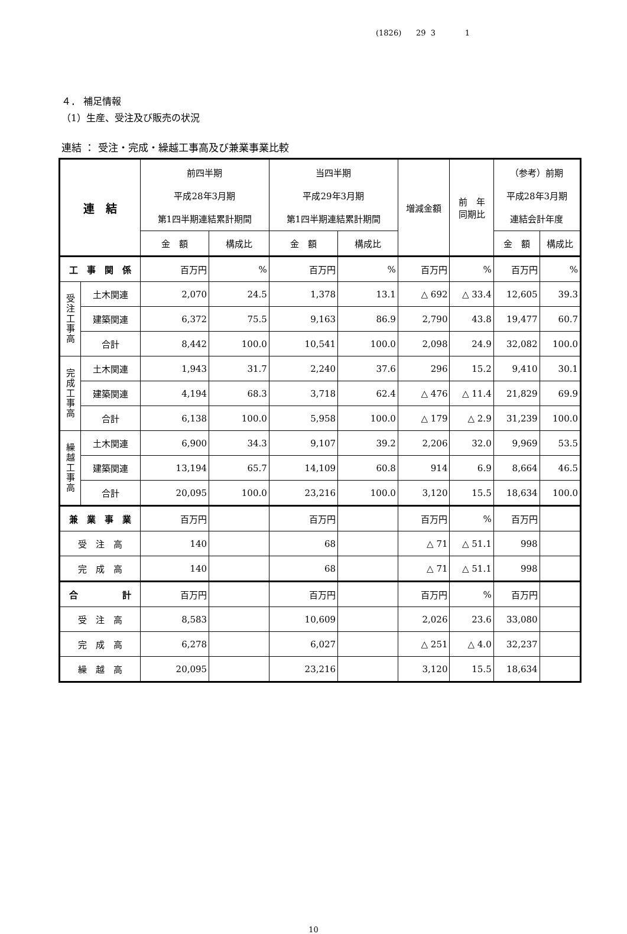(1826) 29 3 1
４． 補足情報
（1）生産、受注及び販売の状況
連結 ： 受注・完成・繰越工事高及び兼業事業比較
| 連 結 | | 前四半期 平成28年3月期 第1四半期連結累計期間 | | 当四半期 平成29年3月期 第1四半期連結累計期間 | | 増減金額 | 前 年 同期比 | （参考）前期 平成28年3月期 連結会計年度 | |
| --- | --- | --- | --- | --- | --- | --- | --- | --- | --- |
| | | 金 額 | 構成比 | 金 額 | 構成比 | | | 金 額 | 構成比 |
| 工 事 関 係 | | 百万円 | % | 百万円 | % | 百万円 | % | 百万円 | % |
| 受 注 工 事 高 | 土木関連 | 2,070 | 24.5 | 1,378 | 13.1 | △ 692 | △ 33.4 | 12,605 | 39.3 |
| | 建築関連 | 6,372 | 75.5 | 9,163 | 86.9 | 2,790 | 43.8 | 19,477 | 60.7 |
| | 合計 | 8,442 | 100.0 | 10,541 | 100.0 | 2,098 | 24.9 | 32,082 | 100.0 |
| 完 成 工 事 高 | 土木関連 | 1,943 | 31.7 | 2,240 | 37.6 | 296 | 15.2 | 9,410 | 30.1 |
| | 建築関連 | 4,194 | 68.3 | 3,718 | 62.4 | △ 476 | △ 11.4 | 21,829 | 69.9 |
| | 合計 | 6,138 | 100.0 | 5,958 | 100.0 | △ 179 | △ 2.9 | 31,239 | 100.0 |
| 繰 越 工 事 高 | 土木関連 | 6,900 | 34.3 | 9,107 | 39.2 | 2,206 | 32.0 | 9,969 | 53.5 |
| | 建築関連 | 13,194 | 65.7 | 14,109 | 60.8 | 914 | 6.9 | 8,664 | 46.5 |
| | 合計 | 20,095 | 100.0 | 23,216 | 100.0 | 3,120 | 15.5 | 18,634 | 100.0 |
| 兼 業 事 業 | | 百万円 | | 百万円 | | 百万円 | % | 百万円 | |
| 受 注 高 | | 140 | | 68 | | △ 71 | △ 51.1 | 998 | |
| 完 成 高 | | 140 | | 68 | | △ 71 | △ 51.1 | 998 | |
| 合 計 | | 百万円 | | 百万円 | | 百万円 | % | 百万円 | |
| 受 注 高 | | 8,583 | | 10,609 | | 2,026 | 23.6 | 33,080 | |
| 完 成 高 | | 6,278 | | 6,027 | | △ 251 | △ 4.0 | 32,237 | |
| 繰 越 高 | | 20,095 | | 23,216 | | 3,120 | 15.5 | 18,634 | |
10